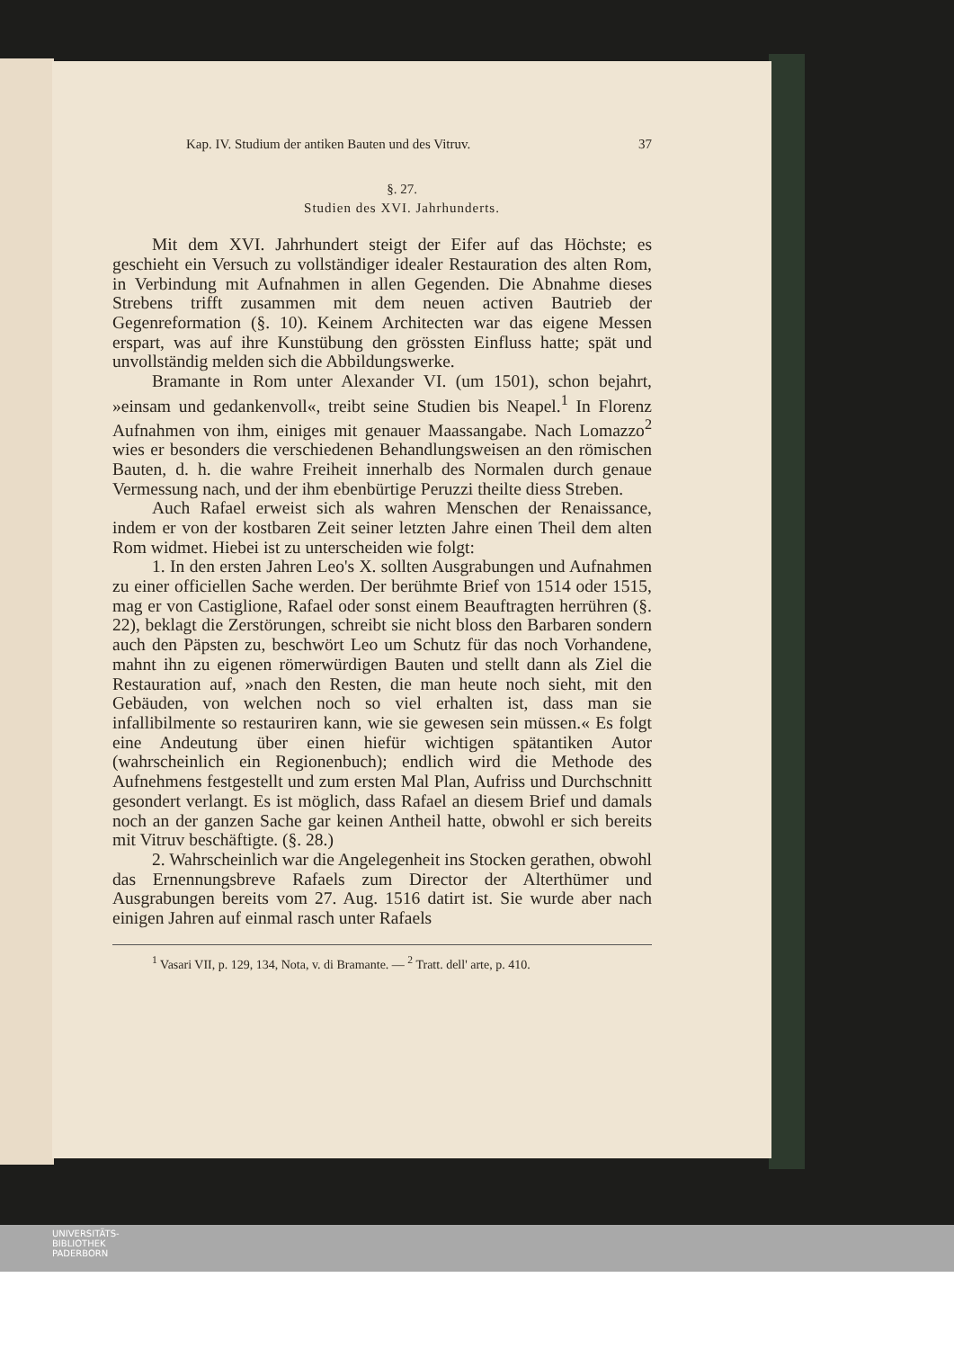Kap. IV. Studium der antiken Bauten und des Vitruv. 37
§. 27.
Studien des XVI. Jahrhunderts.
Mit dem XVI. Jahrhundert steigt der Eifer auf das Höchste; es geschieht ein Versuch zu vollständiger idealer Restauration des alten Rom, in Verbindung mit Aufnahmen in allen Gegenden. Die Abnahme dieses Strebens trifft zusammen mit dem neuen activen Bautrieb der Gegenreformation (§. 10). Keinem Architecten war das eigene Messen erspart, was auf ihre Kunstübung den grössten Einfluss hatte; spät und unvollständig melden sich die Abbildungswerke.
Bramante in Rom unter Alexander VI. (um 1501), schon bejahrt, »einsam und gedankenvoll«, treibt seine Studien bis Neapel.<sup>1</sup> In Florenz Aufnahmen von ihm, einiges mit genauer Maassangabe. Nach Lomazzo<sup>2</sup> wies er besonders die verschiedenen Behandlungsweisen an den römischen Bauten, d. h. die wahre Freiheit innerhalb des Normalen durch genaue Vermessung nach, und der ihm ebenbürtige Peruzzi theilte diess Streben.
Auch Rafael erweist sich als wahren Menschen der Renaissance, indem er von der kostbaren Zeit seiner letzten Jahre einen Theil dem alten Rom widmet. Hiebei ist zu unterscheiden wie folgt:
1. In den ersten Jahren Leo's X. sollten Ausgrabungen und Aufnahmen zu einer officiellen Sache werden. Der berühmte Brief von 1514 oder 1515, mag er von Castiglione, Rafael oder sonst einem Beauftragten herrühren (§. 22), beklagt die Zerstörungen, schreibt sie nicht bloss den Barbaren sondern auch den Päpsten zu, beschwört Leo um Schutz für das noch Vorhandene, mahnt ihn zu eigenen römerwürdigen Bauten und stellt dann als Ziel die Restauration auf, »nach den Resten, die man heute noch sieht, mit den Gebäuden, von welchen noch so viel erhalten ist, dass man sie infallibilmente so restauriren kann, wie sie gewesen sein müssen.« Es folgt eine Andeutung über einen hiefür wichtigen spätantiken Autor (wahrscheinlich ein Regionenbuch); endlich wird die Methode des Aufnehmens festgestellt und zum ersten Mal Plan, Aufriss und Durchschnitt gesondert verlangt. Es ist möglich, dass Rafael an diesem Brief und damals noch an der ganzen Sache gar keinen Antheil hatte, obwohl er sich bereits mit Vitruv beschäftigte. (§. 28.)
2. Wahrscheinlich war die Angelegenheit ins Stocken gerathen, obwohl das Ernennungsbreve Rafaels zum Director der Alterthümer und Ausgrabungen bereits vom 27. Aug. 1516 datirt ist. Sie wurde aber nach einigen Jahren auf einmal rasch unter Rafaels
<sup>1</sup> Vasari VII, p. 129, 134, Nota, v. di Bramante. — <sup>2</sup> Tratt. dell' arte, p. 410.
UNIVERSITÄTS-
BIBLIOTHEK
PADERBORN